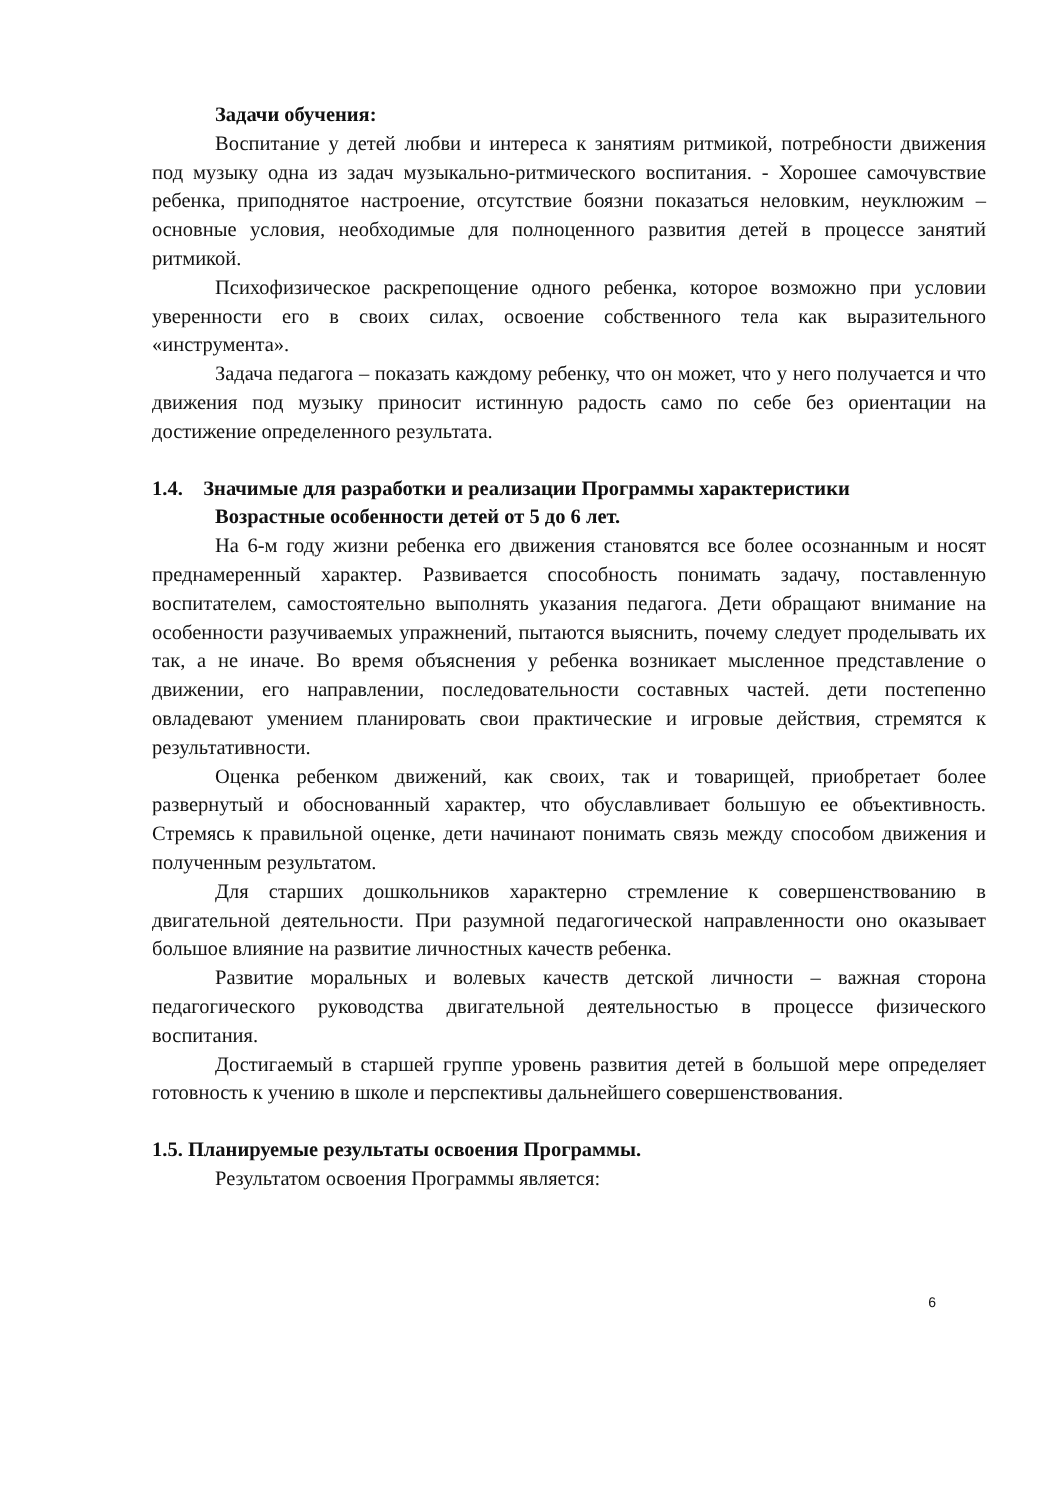Задачи обучения:
Воспитание у детей любви и интереса к занятиям ритмикой, потребности движения под музыку одна из задач музыкально-ритмического воспитания. - Хорошее самочувствие ребенка, приподнятое настроение, отсутствие боязни показаться неловким, неуклюжим – основные условия, необходимые для полноценного развития детей в процессе занятий ритмикой.
Психофизическое раскрепощение одного ребенка, которое возможно при условии уверенности его в своих силах, освоение собственного тела как выразительного «инструмента».
Задача педагога – показать каждому ребенку, что он может, что у него получается и что движения под музыку приносит истинную радость само по себе без ориентации на достижение определенного результата.
1.4. Значимые для разработки и реализации Программы характеристики
Возрастные особенности детей от 5 до 6 лет.
На 6-м году жизни ребенка его движения становятся все более осознанным и носят преднамеренный характер. Развивается способность понимать задачу, поставленную воспитателем, самостоятельно выполнять указания педагога. Дети обращают внимание на особенности разучиваемых упражнений, пытаются выяснить, почему следует проделывать их так, а не иначе. Во время объяснения у ребенка возникает мысленное представление о движении, его направлении, последовательности составных частей. дети постепенно овладевают умением планировать свои практические и игровые действия, стремятся к результативности.
Оценка ребенком движений, как своих, так и товарищей, приобретает более развернутый и обоснованный характер, что обуславливает большую ее объективность. Стремясь к правильной оценке, дети начинают понимать связь между способом движения и полученным результатом.
Для старших дошкольников характерно стремление к совершенствованию в двигательной деятельности. При разумной педагогической направленности оно оказывает большое влияние на развитие личностных качеств ребенка.
Развитие моральных и волевых качеств детской личности – важная сторона педагогического руководства двигательной деятельностью в процессе физического воспитания.
Достигаемый в старшей группе уровень развития детей в большой мере определяет готовность к учению в школе и перспективы дальнейшего совершенствования.
1.5. Планируемые результаты освоения Программы.
Результатом освоения Программы является:
6